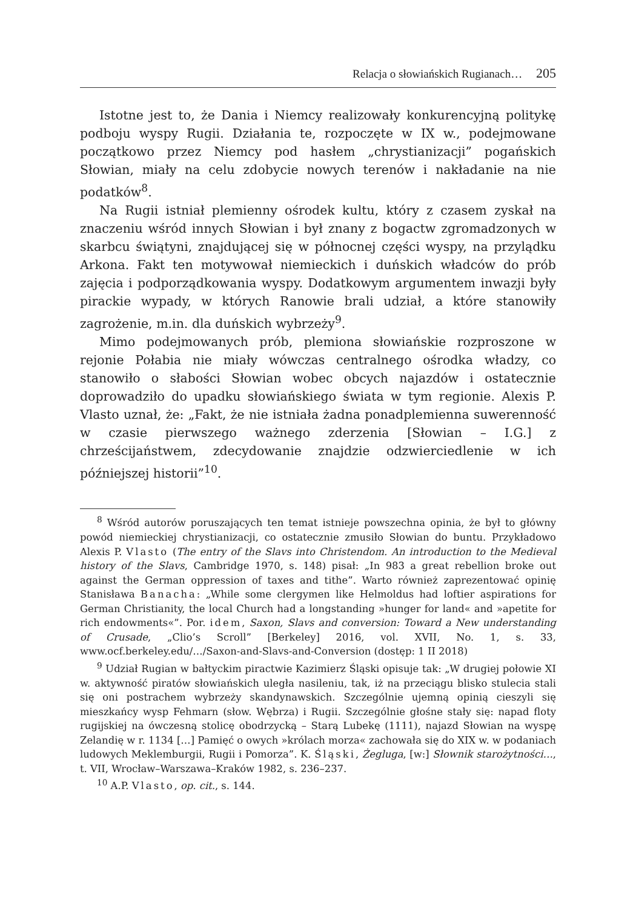Relacja o słowiańskich Rugianach… 205
Istotne jest to, że Dania i Niemcy realizowały konkurencyjną politykę podboju wyspy Rugii. Działania te, rozpoczęte w IX w., podejmowane początkowo przez Niemcy pod hasłem „chrystianizacji” pogańskich Słowian, miały na celu zdobycie nowych terenów i nakładanie na nie podatków<sup>8</sup>.
Na Rugii istniał plemienny ośrodek kultu, który z czasem zyskał na znaczeniu wśród innych Słowian i był znany z bogactw zgromadzonych w skarbcu świątyni, znajdującej się w północnej części wyspy, na przylądku Arkona. Fakt ten motywował niemieckich i duńskich władców do prób zajęcia i podporządkowania wyspy. Dodatkowym argumentem inwazji były pirackie wypady, w których Ranowie brali udział, a które stanowiły zagrożenie, m.in. dla duńskich wybrzeży<sup>9</sup>.
Mimo podejmowanych prób, plemiona słowiańskie rozproszone w rejonie Połabia nie miały wówczas centralnego ośrodka władzy, co stanowiło o słabości Słowian wobec obcych najazdów i ostatecznie doprowadziło do upadku słowiańskiego świata w tym regionie. Alexis P. Vlasto uznał, że: „Fakt, że nie istniała żadna ponadplemienna suwerenność w czasie pierwszego ważnego zderzenia [Słowian – I.G.] z chrześcijaństwem, zdecydowanie znajdzie odzwierciedlenie w ich późniejszej historii”<sup>10</sup>.
<sup>8</sup> Wśród autorów poruszających ten temat istnieje powszechna opinia, że był to główny powód niemieckiej chrystianizacji, co ostatecznie zmusiło Słowian do buntu. Przykładowo Alexis P. Vlasto (The entry of the Slavs into Christendom. An introduction to the Medieval history of the Slavs, Cambridge 1970, s. 148) pisał: „In 983 a great rebellion broke out against the German oppression of taxes and tithe”. Warto również zaprezentować opinię Stanisława Banacha: „While some clergymen like Helmoldus had loftier aspirations for German Christianity, the local Church had a longstanding »hunger for land« and »apetite for rich endowments«”. Por. idem, Saxon, Slavs and conversion: Toward a New understanding of Crusade, „Clio’s Scroll” [Berkeley] 2016, vol. XVII, No. 1, s. 33, www.ocf.berkeley.edu/…/Saxon-and-Slavs-and-Conversion (dostęp: 1 II 2018)
<sup>9</sup> Udział Rugian w bałtyckim piractwie Kazimierz Śląski opisuje tak: „W drugiej połowie XI w. aktywność piratów słowiańskich uległa nasileniu, tak, iż na przeciągu blisko stulecia stali się oni postrachem wybrzeży skandynawskich. Szczególnie ujemną opinią cieszyli się mieszkańcy wysp Fehmarn (słow. Wębrza) i Rugii. Szczególnie głośne stały się: napad floty rugijskiej na ówczesną stolicę obodrzycką – Starą Lubekę (1111), najazd Słowian na wyspę Zelandię w r. 1134 […] Pamięć o owych »królach morza« zachowała się do XIX w. w podaniach ludowych Meklemburgii, Rugii i Pomorza”. K. Śląski, Żegluga, [w:] Słownik starożytności…, t. VII, Wrocław–Warszawa–Kraków 1982, s. 236–237.
<sup>10</sup> A.P. Vlasto, op. cit., s. 144.